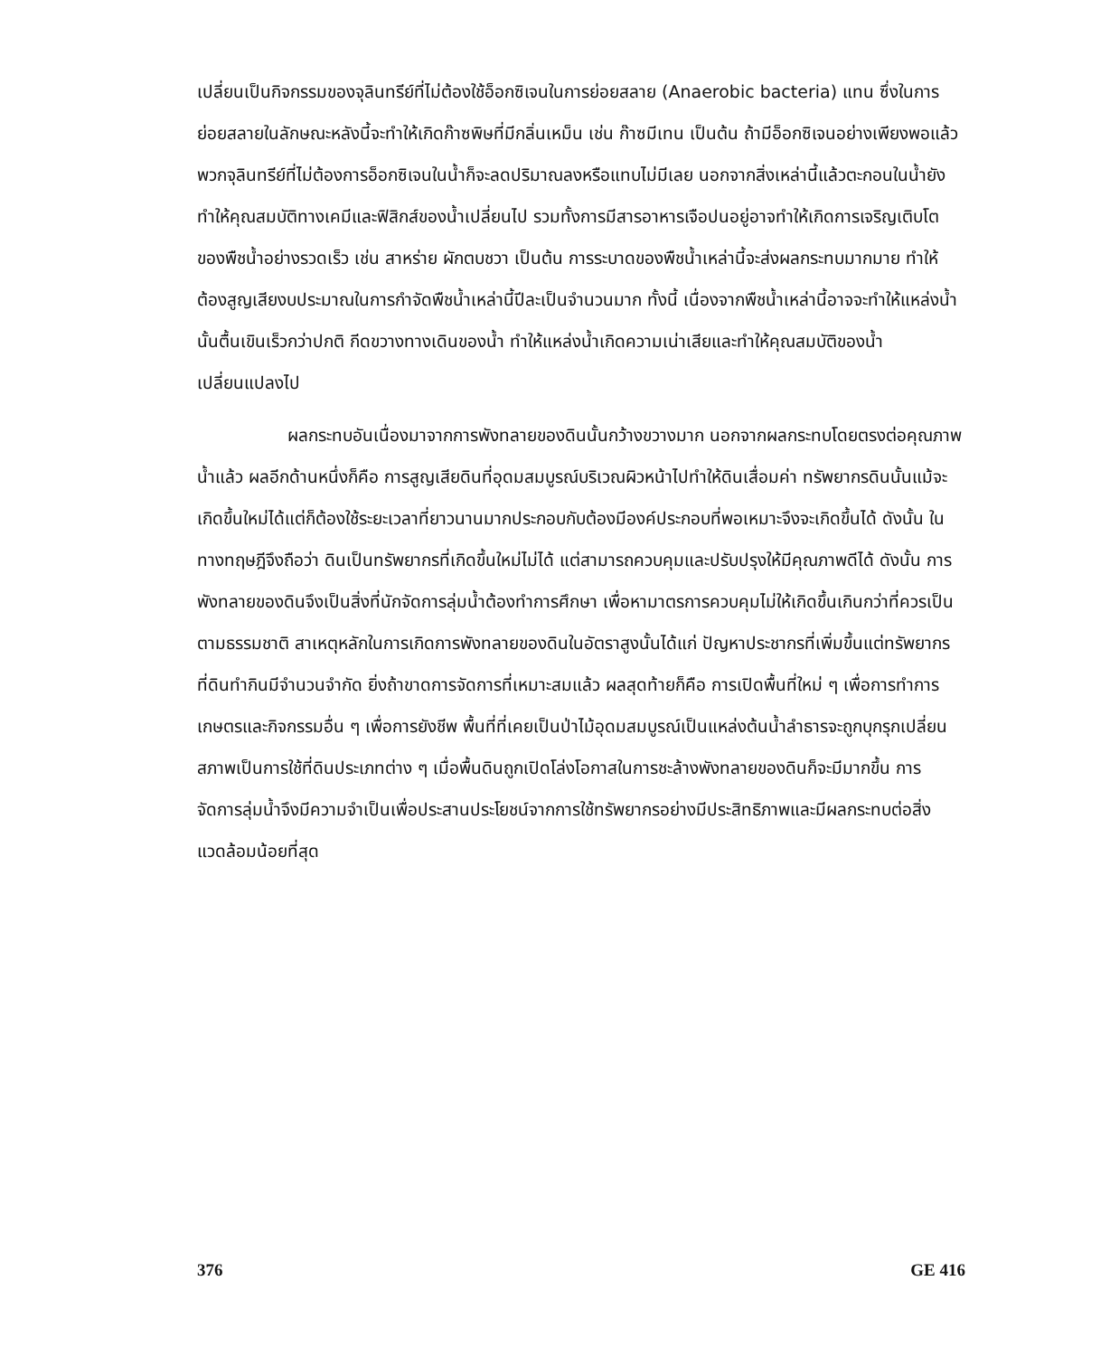เปลี่ยนเป็นกิจกรรมของจุลินทรีย์ที่ไม่ต้องใช้อ็อกซิเจนในการย่อยสลาย (Anaerobic bacteria) แทน ซึ่งในการย่อยสลายในลักษณะหลังนี้จะทำให้เกิดก๊าซพิษที่มีกลิ่นเหม็น เช่น ก๊าซมีเทน เป็นต้น ถ้ามีอ็อกซิเจนอย่างเพียงพอแล้วพวกจุลินทรีย์ที่ไม่ต้องการอ็อกซิเจนในน้ำก็จะลดปริมาณลงหรือแทบไม่มีเลย นอกจากสิ่งเหล่านี้แล้วตะกอนในน้ำยังทำให้คุณสมบัติทางเคมีและฟิสิกส์ของน้ำเปลี่ยนไป รวมทั้งการมีสารอาหารเจือปนอยู่อาจทำให้เกิดการเจริญเติบโตของพืชน้ำอย่างรวดเร็ว เช่น สาหร่าย ผักตบชวา เป็นต้น การระบาดของพืชน้ำเหล่านี้จะส่งผลกระทบมากมาย ทำให้ต้องสูญเสียงบประมาณในการกำจัดพืชน้ำเหล่านี้ปีละเป็นจำนวนมาก ทั้งนี้ เนื่องจากพืชน้ำเหล่านี้อาจจะทำให้แหล่งน้ำนั้นตื้นเขินเร็วกว่าปกติ กีดขวางทางเดินของน้ำ ทำให้แหล่งน้ำเกิดความเน่าเสียและทำให้คุณสมบัติของน้ำเปลี่ยนแปลงไป
ผลกระทบอันเนื่องมาจากการพังทลายของดินนั้นกว้างขวางมาก นอกจากผลกระทบโดยตรงต่อคุณภาพน้ำแล้ว ผลอีกด้านหนึ่งก็คือ การสูญเสียดินที่อุดมสมบูรณ์บริเวณผิวหน้าไปทำให้ดินเสื่อมค่า ทรัพยากรดินนั้นแม้จะเกิดขึ้นใหม่ได้แต่ก็ต้องใช้ระยะเวลาที่ยาวนานมากประกอบกับต้องมีองค์ประกอบที่พอเหมาะจึงจะเกิดขึ้นได้ ดังนั้น ในทางทฤษฎีจึงถือว่า ดินเป็นทรัพยากรที่เกิดขึ้นใหม่ไม่ได้ แต่สามารถควบคุมและปรับปรุงให้มีคุณภาพดีได้ ดังนั้น การพังทลายของดินจึงเป็นสิ่งที่นักจัดการลุ่มน้ำต้องทำการศึกษา เพื่อหามาตรการควบคุมไม่ให้เกิดขึ้นเกินกว่าที่ควรเป็นตามธรรมชาติ สาเหตุหลักในการเกิดการพังทลายของดินในอัตราสูงนั้นได้แก่ ปัญหาประชากรที่เพิ่มขึ้นแต่ทรัพยากรที่ดินทำกินมีจำนวนจำกัด ยิ่งถ้าขาดการจัดการที่เหมาะสมแล้ว ผลสุดท้ายก็คือ การเปิดพื้นที่ใหม่ ๆ เพื่อการทำการเกษตรและกิจกรรมอื่น ๆ เพื่อการยังชีพ พื้นที่ที่เคยเป็นป่าไม้อุดมสมบูรณ์เป็นแหล่งต้นน้ำลำธารจะถูกบุกรุกเปลี่ยนสภาพเป็นการใช้ที่ดินประเภทต่าง ๆ เมื่อพื้นดินถูกเปิดโล่งโอกาสในการชะล้างพังทลายของดินก็จะมีมากขึ้น การจัดการลุ่มน้ำจึงมีความจำเป็นเพื่อประสานประโยชน์จากการใช้ทรัพยากรอย่างมีประสิทธิภาพและมีผลกระทบต่อสิ่งแวดล้อมน้อยที่สุด
376 GE 416